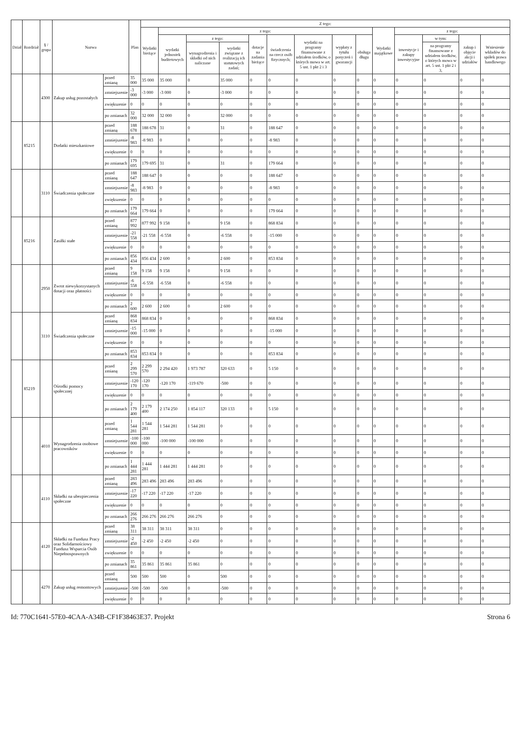| Dział | Rozdział | § / grupa | Nazwa | | Plan | Z tego: | | | | | | | | | | | | | |
| --- | --- | --- | --- | --- | --- | --- | --- | --- | --- | --- | --- | --- | --- | --- | --- | --- | --- | --- | --- |
| | | | | | | Wydatki bieżące | z tego: | | | | | | | | Wydatki majątkowe | z tego: | | | |
| | | | | | | | wydatki jednostek budżetowych | z tego: | | dotacje na zadania bieżące | świadczenia na rzecz osób fizycznych; | wydatki na programy finansowane z udziałem środków, o których mowa w art. 5 ust. 1 pkt 2 i 3 | wypłaty z tytułu poręczeń i gwarancji | obsługa długu | | inwestycje i zakupy inwestycyjne | w tym: | zakup i objęcie akcji i udziałów | Wniesienie wkładów do spółek prawa handlowego |
| | | | | | | | | wynagrodzenia i składki od nich naliczane | wydatki związane z realizacją ich statutowych zadań; | | | | | | | | na programy finansowane z udziałem środków, o których mowa w art. 5 ust. 1 pkt 2 i 3, | | |
| | | 4300 | Zakup usług pozostałych | przed zmianą | 35 000 | 35 000 | 35 000 | 0 | 35 000 | 0 | 0 | 0 | 0 | 0 | 0 | 0 | 0 | 0 | 0 |
| | | | | zmniejszenie | -3 000 | -3 000 | -3 000 | 0 | -3 000 | 0 | 0 | 0 | 0 | 0 | 0 | 0 | 0 | 0 | 0 |
| | | | | zwiększenie | 0 | 0 | 0 | 0 | 0 | 0 | 0 | 0 | 0 | 0 | 0 | 0 | 0 | 0 | 0 |
| | | | | po zmianach | 32 000 | 32 000 | 32 000 | 0 | 32 000 | 0 | 0 | 0 | 0 | 0 | 0 | 0 | 0 | 0 | 0 |
| | 85215 | | Dodatki mieszkaniowe | przed zmianą | 188 678 | 188 678 | 31 | 0 | 31 | 0 | 188 647 | 0 | 0 | 0 | 0 | 0 | 0 | 0 | 0 |
| | | | | zmniejszenie | -8 983 | -8 983 | 0 | 0 | 0 | 0 | -8 983 | 0 | 0 | 0 | 0 | 0 | 0 | 0 | 0 |
| | | | | zwiększenie | 0 | 0 | 0 | 0 | 0 | 0 | 0 | 0 | 0 | 0 | 0 | 0 | 0 | 0 | 0 |
| | | | | po zmianach | 179 695 | 179 695 | 31 | 0 | 31 | 0 | 179 664 | 0 | 0 | 0 | 0 | 0 | 0 | 0 | 0 |
| | | 3110 | Świadczenia społeczne | przed zmianą | 188 647 | 188 647 | 0 | 0 | 0 | 0 | 188 647 | 0 | 0 | 0 | 0 | 0 | 0 | 0 | 0 |
| | | | | zmniejszenie | -8 983 | -8 983 | 0 | 0 | 0 | 0 | -8 983 | 0 | 0 | 0 | 0 | 0 | 0 | 0 | 0 |
| | | | | zwiększenie | 0 | 0 | 0 | 0 | 0 | 0 | 0 | 0 | 0 | 0 | 0 | 0 | 0 | 0 | 0 |
| | | | | po zmianach | 179 664 | 179 664 | 0 | 0 | 0 | 0 | 179 664 | 0 | 0 | 0 | 0 | 0 | 0 | 0 | 0 |
| | 85216 | | Zasiłki stałe | przed zmianą | 877 992 | 877 992 | 9 158 | 0 | 9 158 | 0 | 868 834 | 0 | 0 | 0 | 0 | 0 | 0 | 0 | 0 |
| | | | | zmniejszenie | -21 558 | -21 558 | -6 558 | 0 | -6 558 | 0 | -15 000 | 0 | 0 | 0 | 0 | 0 | 0 | 0 | 0 |
| | | | | zwiększenie | 0 | 0 | 0 | 0 | 0 | 0 | 0 | 0 | 0 | 0 | 0 | 0 | 0 | 0 | 0 |
| | | | | po zmianach | 856 434 | 856 434 | 2 600 | 0 | 2 600 | 0 | 853 834 | 0 | 0 | 0 | 0 | 0 | 0 | 0 | 0 |
| | | 2950 | Zwrot niewykorzystanych dotacji oraz płatności | przed zmianą | 9 158 | 9 158 | 9 158 | 0 | 9 158 | 0 | 0 | 0 | 0 | 0 | 0 | 0 | 0 | 0 | 0 |
| | | | | zmniejszenie | -6 558 | -6 558 | -6 558 | 0 | -6 558 | 0 | 0 | 0 | 0 | 0 | 0 | 0 | 0 | 0 | 0 |
| | | | | zwiększenie | 0 | 0 | 0 | 0 | 0 | 0 | 0 | 0 | 0 | 0 | 0 | 0 | 0 | 0 | 0 |
| | | | | po zmianach | 2 600 | 2 600 | 2 600 | 0 | 2 600 | 0 | 0 | 0 | 0 | 0 | 0 | 0 | 0 | 0 | 0 |
| | | 3110 | Świadczenia społeczne | przed zmianą | 868 834 | 868 834 | 0 | 0 | 0 | 0 | 868 834 | 0 | 0 | 0 | 0 | 0 | 0 | 0 | 0 |
| | | | | zmniejszenie | -15 000 | -15 000 | 0 | 0 | 0 | 0 | -15 000 | 0 | 0 | 0 | 0 | 0 | 0 | 0 | 0 |
| | | | | zwiększenie | 0 | 0 | 0 | 0 | 0 | 0 | 0 | 0 | 0 | 0 | 0 | 0 | 0 | 0 | 0 |
| | | | | po zmianach | 853 834 | 853 834 | 0 | 0 | 0 | 0 | 853 834 | 0 | 0 | 0 | 0 | 0 | 0 | 0 | 0 |
| | 85219 | | Ośrodki pomocy społecznej | przed zmianą | 2 299 570 | 2 299 570 | 2 294 420 | 1 973 787 | 320 633 | 0 | 5 150 | 0 | 0 | 0 | 0 | 0 | 0 | 0 | 0 |
| | | | | zmniejszenie | -120 170 | -120 170 | -120 170 | -119 670 | -500 | 0 | 0 | 0 | 0 | 0 | 0 | 0 | 0 | 0 | 0 |
| | | | | zwiększenie | 0 | 0 | 0 | 0 | 0 | 0 | 0 | 0 | 0 | 0 | 0 | 0 | 0 | 0 | 0 |
| | | | | po zmianach | 2 179 400 | 2 179 400 | 2 174 250 | 1 854 117 | 320 133 | 0 | 5 150 | 0 | 0 | 0 | 0 | 0 | 0 | 0 | 0 |
| | | 4010 | Wynagrodzenia osobowe pracowników | przed zmianą | 1 544 281 | 1 544 281 | 1 544 281 | 1 544 281 | 0 | 0 | 0 | 0 | 0 | 0 | 0 | 0 | 0 | 0 | 0 |
| | | | | zmniejszenie | -100 000 | -100 000 | -100 000 | -100 000 | 0 | 0 | 0 | 0 | 0 | 0 | 0 | 0 | 0 | 0 | 0 |
| | | | | zwiększenie | 0 | 0 | 0 | 0 | 0 | 0 | 0 | 0 | 0 | 0 | 0 | 0 | 0 | 0 | 0 |
| | | | | po zmianach | 1 444 281 | 1 444 281 | 1 444 281 | 1 444 281 | 0 | 0 | 0 | 0 | 0 | 0 | 0 | 0 | 0 | 0 | 0 |
| | | 4110 | Składki na ubezpieczenia społeczne | przed zmianą | 283 496 | 283 496 | 283 496 | 283 496 | 0 | 0 | 0 | 0 | 0 | 0 | 0 | 0 | 0 | 0 | 0 |
| | | | | zmniejszenie | -17 220 | -17 220 | -17 220 | -17 220 | 0 | 0 | 0 | 0 | 0 | 0 | 0 | 0 | 0 | 0 | 0 |
| | | | | zwiększenie | 0 | 0 | 0 | 0 | 0 | 0 | 0 | 0 | 0 | 0 | 0 | 0 | 0 | 0 | 0 |
| | | | | po zmianach | 266 276 | 266 276 | 266 276 | 266 276 | 0 | 0 | 0 | 0 | 0 | 0 | 0 | 0 | 0 | 0 | 0 |
| | | 4120 | Składki na Fundusz Pracy oraz Solidarnościowy Fundusz Wsparcia Osób Niepełnosprawnych | przed zmianą | 38 311 | 38 311 | 38 311 | 38 311 | 0 | 0 | 0 | 0 | 0 | 0 | 0 | 0 | 0 | 0 | 0 |
| | | | | zmniejszenie | -2 450 | -2 450 | -2 450 | -2 450 | 0 | 0 | 0 | 0 | 0 | 0 | 0 | 0 | 0 | 0 | 0 |
| | | | | zwiększenie | 0 | 0 | 0 | 0 | 0 | 0 | 0 | 0 | 0 | 0 | 0 | 0 | 0 | 0 | 0 |
| | | | | po zmianach | 35 861 | 35 861 | 35 861 | 35 861 | 0 | 0 | 0 | 0 | 0 | 0 | 0 | 0 | 0 | 0 | 0 |
| | | 4270 | Zakup usług remontowych | przed zmianą | 500 | 500 | 500 | 0 | 500 | 0 | 0 | 0 | 0 | 0 | 0 | 0 | 0 | 0 | 0 |
| | | | | zmniejszenie | -500 | -500 | -500 | 0 | -500 | 0 | 0 | 0 | 0 | 0 | 0 | 0 | 0 | 0 | 0 |
| | | | | zwiększenie | 0 | 0 | 0 | 0 | 0 | 0 | 0 | 0 | 0 | 0 | 0 | 0 | 0 | 0 | 0 |
Id: 770C1641-57E0-4CAA-A34B-CF1F38463E37. Projekt Strona 6